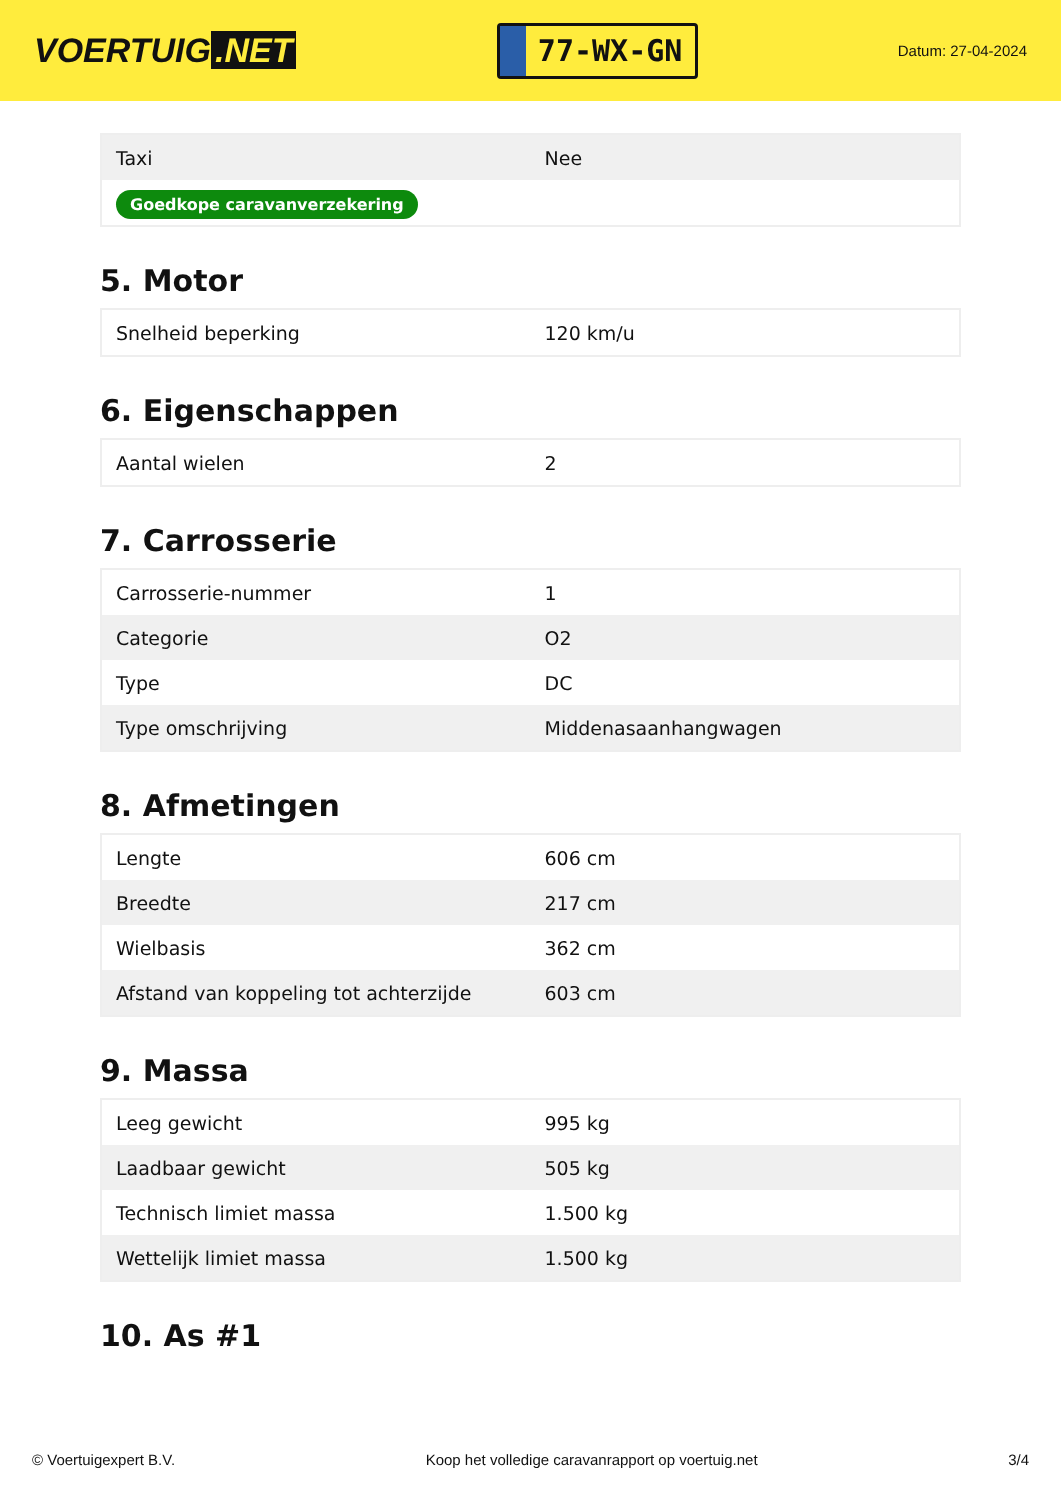VOERTUIG.NET
77-WX-GN
Datum: 27-04-2024
| Taxi | Nee |
| Goedkope caravanverzekering | |
5. Motor
| Snelheid beperking | 120 km/u |
6. Eigenschappen
| Aantal wielen | 2 |
7. Carrosserie
| Carrosserie-nummer | 1 |
| Categorie | O2 |
| Type | DC |
| Type omschrijving | Middenasaanhangwagen |
8. Afmetingen
| Lengte | 606 cm |
| Breedte | 217 cm |
| Wielbasis | 362 cm |
| Afstand van koppeling tot achterzijde | 603 cm |
9. Massa
| Leeg gewicht | 995 kg |
| Laadbaar gewicht | 505 kg |
| Technisch limiet massa | 1.500 kg |
| Wettelijk limiet massa | 1.500 kg |
10. As #1
© Voertuigexpert B.V. Koop het volledige caravanrapport op voertuig.net 3/4